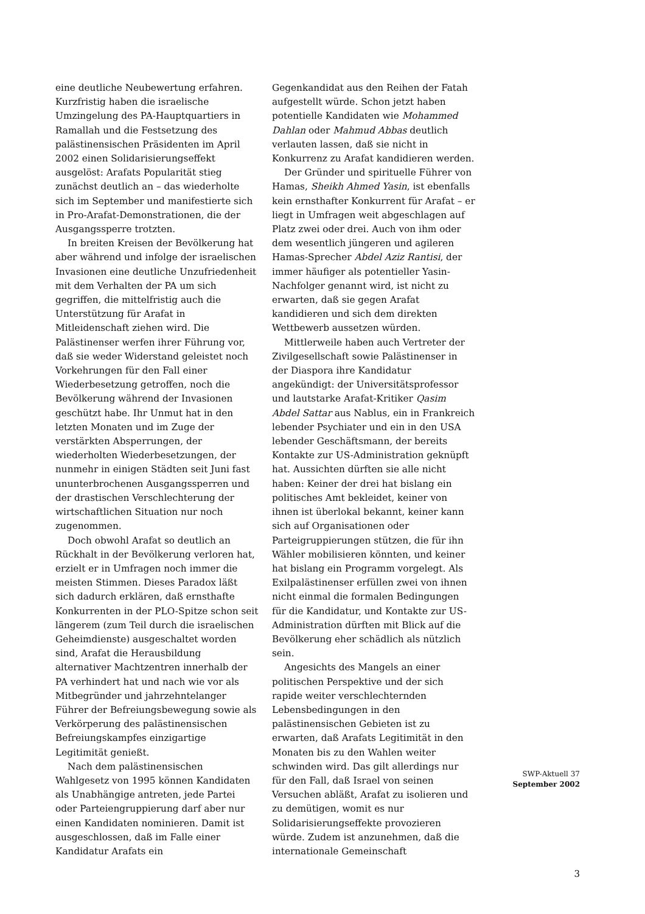eine deutliche Neubewertung erfahren. Kurzfristig haben die israelische Umzingelung des PA-Hauptquartiers in Ramallah und die Festsetzung des palästinensischen Präsidenten im April 2002 einen Solidarisierungseffekt ausgelöst: Arafats Popularität stieg zunächst deutlich an – das wiederholte sich im September und manifestierte sich in Pro-Arafat-Demonstrationen, die der Ausgangssperre trotzten.
In breiten Kreisen der Bevölkerung hat aber während und infolge der israelischen Invasionen eine deutliche Unzufriedenheit mit dem Verhalten der PA um sich gegriffen, die mittelfristig auch die Unterstützung für Arafat in Mitleidenschaft ziehen wird. Die Palästinenser werfen ihrer Führung vor, daß sie weder Widerstand geleistet noch Vorkehrungen für den Fall einer Wiederbesetzung getroffen, noch die Bevölkerung während der Invasionen geschützt habe. Ihr Unmut hat in den letzten Monaten und im Zuge der verstärkten Absperrungen, der wiederholten Wiederbesetzungen, der nunmehr in einigen Städten seit Juni fast ununterbrochenen Ausgangssperren und der drastischen Verschlechterung der wirtschaftlichen Situation nur noch zugenommen.
Doch obwohl Arafat so deutlich an Rückhalt in der Bevölkerung verloren hat, erzielt er in Umfragen noch immer die meisten Stimmen. Dieses Paradox läßt sich dadurch erklären, daß ernsthafte Konkurrenten in der PLO-Spitze schon seit längerem (zum Teil durch die israelischen Geheimdienste) ausgeschaltet worden sind, Arafat die Herausbildung alternativer Machtzentren innerhalb der PA verhindert hat und nach wie vor als Mitbegründer und jahrzehntelanger Führer der Befreiungsbewegung sowie als Verkörperung des palästinensischen Befreiungskampfes einzigartige Legitimität genießt.
Nach dem palästinensischen Wahlgesetz von 1995 können Kandidaten als Unabhängige antreten, jede Partei oder Parteiengruppierung darf aber nur einen Kandidaten nominieren. Damit ist ausgeschlossen, daß im Falle einer Kandidatur Arafats ein
Gegenkandidat aus den Reihen der Fatah aufgestellt würde. Schon jetzt haben potentielle Kandidaten wie Mohammed Dahlan oder Mahmud Abbas deutlich verlauten lassen, daß sie nicht in Konkurrenz zu Arafat kandidieren werden.
Der Gründer und spirituelle Führer von Hamas, Sheikh Ahmed Yasin, ist ebenfalls kein ernsthafter Konkurrent für Arafat – er liegt in Umfragen weit abgeschlagen auf Platz zwei oder drei. Auch von ihm oder dem wesentlich jüngeren und agileren Hamas-Sprecher Abdel Aziz Rantisi, der immer häufiger als potentieller Yasin-Nachfolger genannt wird, ist nicht zu erwarten, daß sie gegen Arafat kandidieren und sich dem direkten Wettbewerb aussetzen würden.
Mittlerweile haben auch Vertreter der Zivilgesellschaft sowie Palästinenser in der Diaspora ihre Kandidatur angekündigt: der Universitätsprofessor und lautstarke Arafat-Kritiker Qasim Abdel Sattar aus Nablus, ein in Frankreich lebender Psychiater und ein in den USA lebender Geschäftsmann, der bereits Kontakte zur US-Administration geknüpft hat. Aussichten dürften sie alle nicht haben: Keiner der drei hat bislang ein politisches Amt bekleidet, keiner von ihnen ist überlokal bekannt, keiner kann sich auf Organisationen oder Parteigruppierungen stützen, die für ihn Wähler mobilisieren könnten, und keiner hat bislang ein Programm vorgelegt. Als Exilpalästinenser erfüllen zwei von ihnen nicht einmal die formalen Bedingungen für die Kandidatur, und Kontakte zur US-Administration dürften mit Blick auf die Bevölkerung eher schädlich als nützlich sein.
Angesichts des Mangels an einer politischen Perspektive und der sich rapide weiter verschlechternden Lebensbedingungen in den palästinensischen Gebieten ist zu erwarten, daß Arafats Legitimität in den Monaten bis zu den Wahlen weiter schwinden wird. Das gilt allerdings nur für den Fall, daß Israel von seinen Versuchen abläßt, Arafat zu isolieren und zu demütigen, womit es nur Solidarisierungseffekte provozieren würde. Zudem ist anzunehmen, daß die internationale Gemeinschaft
SWP-Aktuell 37
September 2002
3